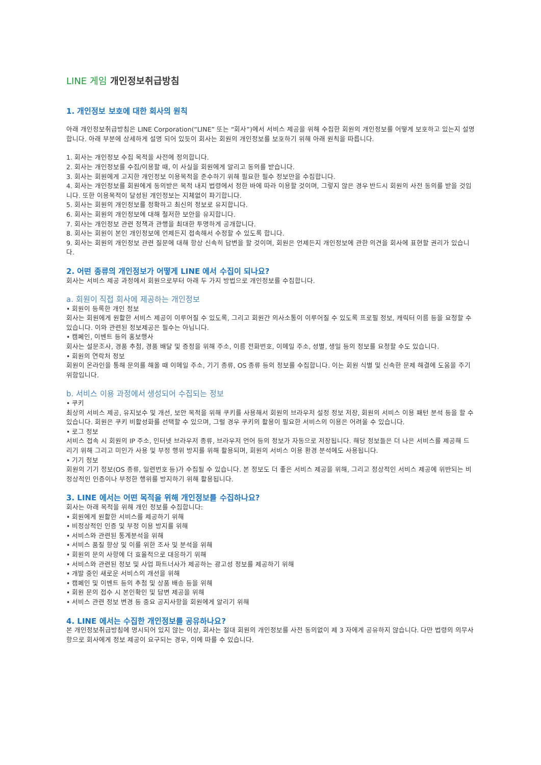LINE 게임 개인정보취급방침
1. 개인정보 보호에 대한 회사의 원칙
아래 개인정보취급방침은 LINE Corporation(“LINE” 또는 “회사”)에서 서비스 제공을 위해 수집한 회원의 개인정보를 어떻게 보호하고 있는지 설명합니다. 아래 부분에 상세하게 설명 되어 있듯이 회사는 회원의 개인정보를 보호하기 위해 아래 원칙을 따릅니다.
1. 회사는 개인정보 수집 목적을 사전에 정의합니다.
2. 회사는 개인정보를 수집/이용할 때, 이 사실을 회원에게 알리고 동의를 받습니다.
3. 회사는 회원에게 고지한 개인정보 이용목적을 준수하기 위해 필요한 필수 정보만을 수집합니다.
4. 회사는 개인정보를 회원에게 동의받은 목적 내지 법령에서 정한 바에 따라 이용할 것이며, 그렇지 않은 경우 반드시 회원의 사전 동의를 받을 것입니다. 또한 이용목적이 달성된 개인정보는 지체없이 파기합니다.
5. 회사는 회원의 개인정보를 정확하고 최신의 정보로 유지합니다.
6. 회사는 회원의 개인정보에 대해 철저한 보안을 유지합니다.
7. 회사는 개인정보 관련 정책과 관행을 최대한 투명하게 공개합니다.
8. 회사는 회원이 본인 개인정보에 언제든지 접속해서 수정할 수 있도록 합니다.
9. 회사는 회원의 개인정보 관련 질문에 대해 항상 신속히 답변을 할 것이며, 회원은 언제든지 개인정보에 관한 의견을 회사에 표현할 권리가 있습니다.
2. 어떤 종류의 개인정보가 어떻게 LINE 에서 수집이 되나요?
회사는 서비스 제공 과정에서 회원으로부터 아래 두 가지 방법으로 개인정보를 수집합니다.
a. 회원이 직접 회사에 제공하는 개인정보
• 회원이 등록한 개인 정보
회사는 회원에게 원활한 서비스 제공이 이루어질 수 있도록, 그리고 회원간 의사소통이 이루어질 수 있도록 프로필 정보, 캐릭터 이름 등을 요청할 수 있습니다. 이와 관련된 정보제공은 필수는 아닙니다.
• 캠페인, 이벤트 등의 홍보행사
회사는 설문조사, 경품 추첨, 경품 배달 및 증정을 위해 주소, 이름 전화번호, 이메일 주소, 성별, 생일 등의 정보를 요청할 수도 있습니다.
• 회원의 연락처 정보
회원이 온라인을 통해 문의를 해올 때 이메일 주소, 기기 종류, OS 종류 등의 정보를 수집합니다. 이는 회원 식별 및 신속한 문제 해결에 도움을 주기 위함입니다.
b. 서비스 이용 과정에서 생성되어 수집되는 정보
• 쿠키
최상의 서비스 제공, 유지보수 및 개선, 보안 목적을 위해 쿠키를 사용해서 회원의 브라우저 설정 정보 저장, 회원의 서비스 이용 패턴 분석 등을 할 수 있습니다. 회원은 쿠키 비활성화를 선택할 수 있으며, 그럴 경우 쿠키의 활용이 필요한 서비스의 이용은 어려울 수 있습니다.
• 로그 정보
서비스 접속 시 회원의 IP 주소, 인터넷 브라우저 종류, 브라우저 언어 등의 정보가 자동으로 저장됩니다. 해당 정보들은 더 나은 서비스를 제공해 드리기 위해 그리고 미인가 사용 및 부정 행위 방지를 위해 활용되며, 회원의 서비스 이용 환경 분석에도 사용됩니다.
• 기기 정보
회원의 기기 정보(OS 종류, 일련번호 등)가 수집될 수 있습니다. 본 정보도 더 좋은 서비스 제공을 위해, 그리고 정상적인 서비스 제공에 위반되는 비정상적인 인증이나 부정한 행위를 방지하기 위해 활용됩니다.
3. LINE 에서는 어떤 목적을 위해 개인정보를 수집하나요?
회사는 아래 목적을 위해 개인 정보를 수집합니다:
• 회원에게 원활한 서비스를 제공하기 위해
• 비정상적인 인증 및 부정 이용 방지를 위해
• 서비스와 관련된 통계분석을 위해
• 서비스 품질 향상 및 이를 위한 조사 및 분석을 위해
• 회원의 문의 사항에 더 효율적으로 대응하기 위해
• 서비스와 관련된 정보 및 사업 파트너사가 제공하는 광고성 정보를 제공하기 위해
• 개발 중인 새로운 서비스의 개선을 위해
• 캠페인 및 이벤트 등의 추첨 및 상품 배송 등을 위해
• 회원 문의 접수 시 본인확인 및 답변 제공을 위해
• 서비스 관련 정보 변경 등 중요 공지사항을 회원에게 알리기 위해
4. LINE 에서는 수집한 개인정보를 공유하나요?
본 개인정보취급방침에 명시되어 있지 않는 이상, 회사는 절대 회원의 개인정보를 사전 동의없이 제 3 자에게 공유하지 않습니다. 다만 법령의 의무사항으로 회사에게 정보 제공이 요구되는 경우, 이에 따를 수 있습니다.